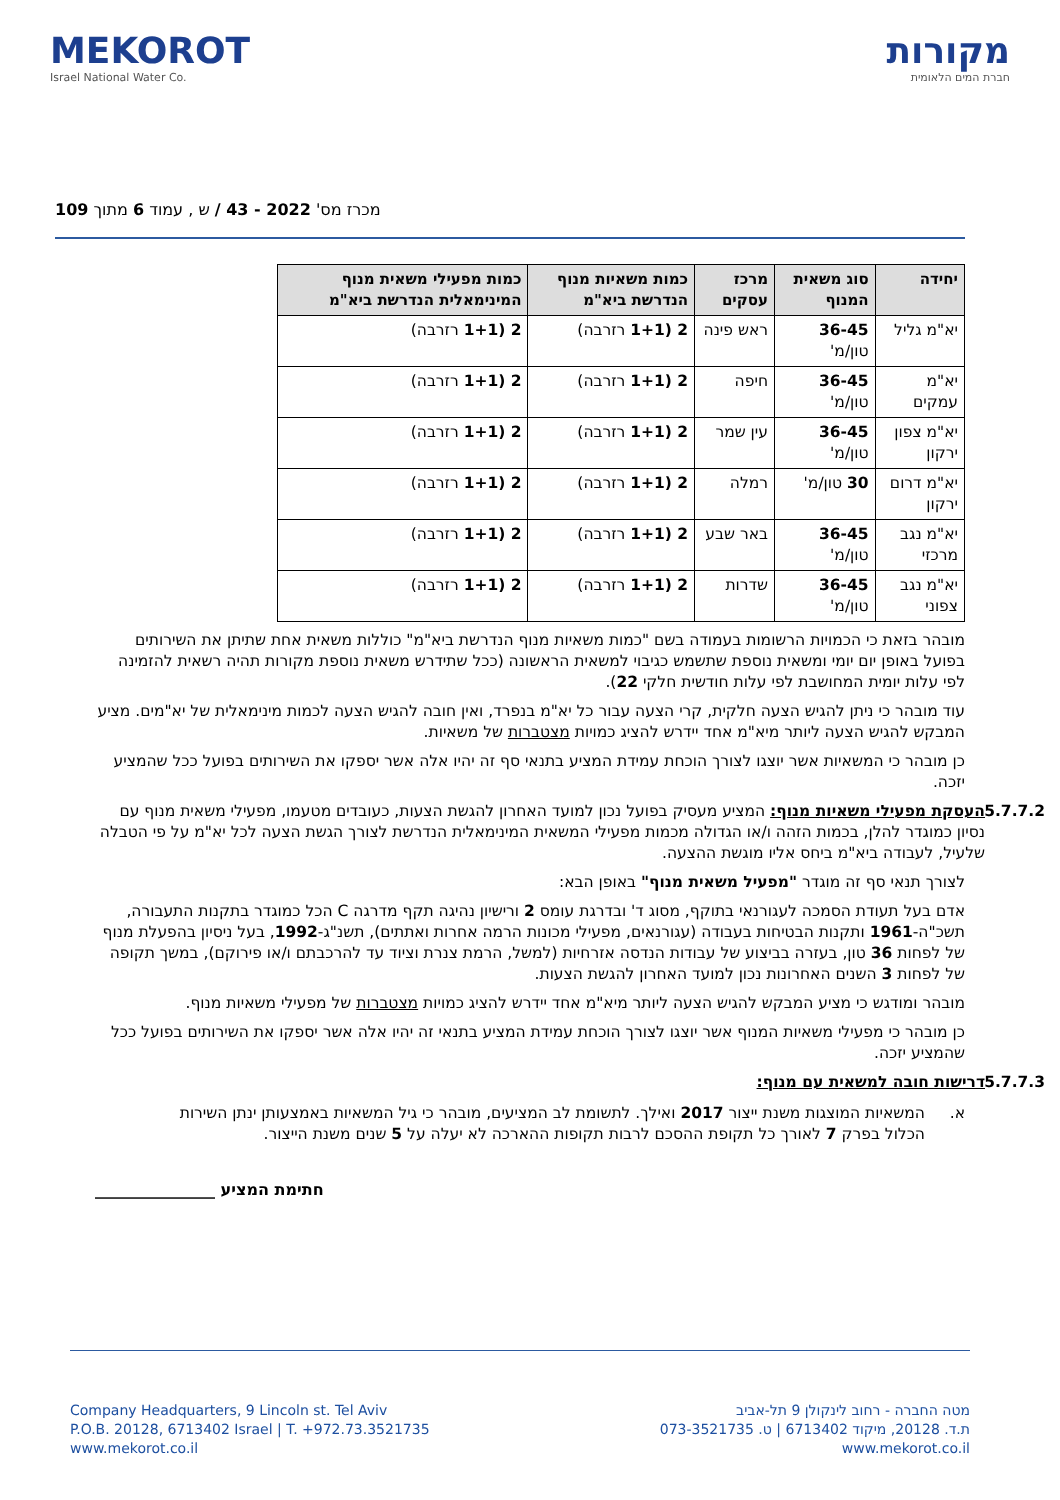MEKOROT
Israel National Water Co.
מקורות
חברת המים הלאומית
מכרז מס' 2022 - 43 / ש , עמוד 6 מתוך 109
| יחידה | סוג משאית המנוף | מרכז עסקים | כמות משאיות מנוף הנדרשת ביא"מ | כמות מפעילי משאית מנוף המינימאלית הנדרשת ביא"מ |
| --- | --- | --- | --- | --- |
| יא"מ גליל | 36-45 טון/מ' | ראש פינה | 2 (1+1 רזרבה) | 2 (1+1 רזרבה) |
| יא"מ עמקים | 36-45 טון/מ' | חיפה | 2 (1+1 רזרבה) | 2 (1+1 רזרבה) |
| יא"מ צפון ירקון | 36-45 טון/מ' | עין שמר | 2 (1+1 רזרבה) | 2 (1+1 רזרבה) |
| יא"מ דרום ירקון | 30 טון/מ' | רמלה | 2 (1+1 רזרבה) | 2 (1+1 רזרבה) |
| יא"מ נגב מרכזי | 36-45 טון/מ' | באר שבע | 2 (1+1 רזרבה) | 2 (1+1 רזרבה) |
| יא"מ נגב צפוני | 36-45 טון/מ' | שדרות | 2 (1+1 רזרבה) | 2 (1+1 רזרבה) |
מובהר בזאת כי הכמויות הרשומות בעמודה בשם "כמות משאיות מנוף הנדרשת ביא"מ" כוללות משאית אחת שתיתן את השירותים בפועל באופן יום יומי ומשאית נוספת שתשמש כגיבוי למשאית הראשונה (ככל שתידרש משאית נוספת מקורות תהיה רשאית להזמינה לפי עלות יומית המחושבת לפי עלות חודשית חלקי 22).
עוד מובהר כי ניתן להגיש הצעה חלקית, קרי הצעה עבור כל יא"מ בנפרד, ואין חובה להגיש הצעה לכמות מינימאלית של יא"מים. מציע המבקש להגיש הצעה ליותר מיא"מ אחד יידרש להציג כמויות מצטברות של משאיות.
כן מובהר כי המשאיות אשר יוצגו לצורך הוכחת עמידת המציע בתנאי סף זה יהיו אלה אשר יספקו את השירותים בפועל ככל שהמציע יזכה.
5.7.7.2
העסקת מפעילי משאיות מנוף: המציע מעסיק בפועל נכון למועד האחרון להגשת הצעות, כעובדים מטעמו, מפעילי משאית מנוף עם נסיון כמוגדר להלן, בכמות הזהה ו/או הגדולה מכמות מפעילי המשאית המינימאלית הנדרשת לצורך הגשת הצעה לכל יא"מ על פי הטבלה שלעיל, לעבודה ביא"מ ביחס אליו מוגשת ההצעה.
לצורך תנאי סף זה מוגדר "מפעיל משאית מנוף" באופן הבא:
אדם בעל תעודת הסמכה לעגורנאי בתוקף, מסוג ד' ובדרגת עומס 2 ורישיון נהיגה תקף מדרגה C הכל כמוגדר בתקנות התעבורה, תשכ"ה-1961 ותקנות הבטיחות בעבודה (עגורנאים, מפעילי מכונות הרמה אחרות ואתתים), תשנ"ג-1992, בעל ניסיון בהפעלת מנוף של לפחות 36 טון, בעזרה בביצוע של עבודות הנדסה אזרחיות (למשל, הרמת צנרת וציוד עד להרכבתם ו/או פירוקם), במשך תקופה של לפחות 3 השנים האחרונות נכון למועד האחרון להגשת הצעות.
מובהר ומודגש כי מציע המבקש להגיש הצעה ליותר מיא"מ אחד יידרש להציג כמויות מצטברות של מפעילי משאיות מנוף.
כן מובהר כי מפעילי משאיות המנוף אשר יוצגו לצורך הוכחת עמידת המציע בתנאי זה יהיו אלה אשר יספקו את השירותים בפועל ככל שהמציע יזכה.
5.7.7.3 דרישות חובה למשאית עם מנוף:
א. המשאיות המוצגות משנת ייצור 2017 ואילך. לתשומת לב המציעים, מובהר כי גיל המשאיות באמצעותן ינתן השירות הכלול בפרק 7 לאורך כל תקופת ההסכם לרבות תקופות ההארכה לא יעלה על 5 שנים משנת הייצור.
חתימת המציע _______________
Company Headquarters, 9 Lincoln st. Tel Aviv
P.O.B. 20128, 6713402 Israel | T. +972.73.3521735
www.mekorot.co.il
מטה החברה - רחוב לינקולן 9 תל-אביב
ת.ד. 20128, מיקוד 6713402 | ט. 073-3521735
www.mekorot.co.il